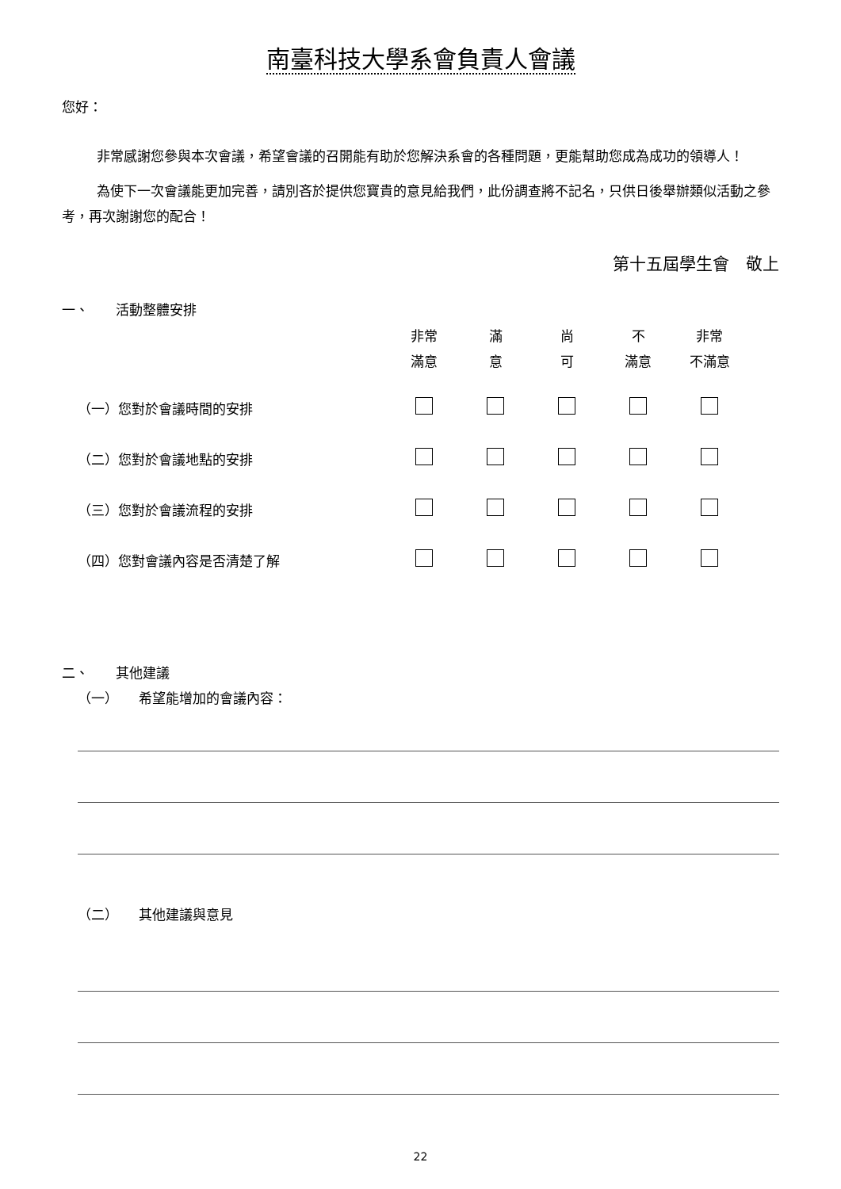南臺科技大學系會負責人會議
您好：
非常感謝您參與本次會議，希望會議的召開能有助於您解決系會的各種問題，更能幫助您成為成功的領導人！
為使下一次會議能更加完善，請別吝於提供您寶貴的意見給我們，此份調查將不記名，只供日後舉辦類似活動之參考，再次謝謝您的配合！
第十五屆學生會　敬上
一、　　活動整體安排
| | 非常 滿意 | 滿 意 | 尚 可 | 不 滿意 | 非常 不滿意 |
| --- | --- | --- | --- | --- | --- |
| （一）您對於會議時間的安排 | | | | | |
| （二）您對於會議地點的安排 | | | | | |
| （三）您對於會議流程的安排 | | | | | |
| （四）您對會議內容是否清楚了解 | | | | | |
二、　　其他建議
（一）　　希望能增加的會議內容：
（二）　　其他建議與意見
22